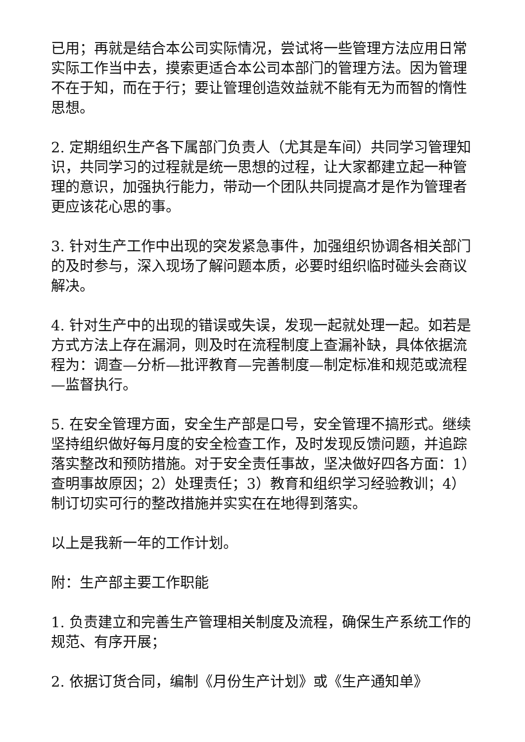已用；再就是结合本公司实际情况，尝试将一些管理方法应用日常实际工作当中去，摸索更适合本公司本部门的管理方法。因为管理不在于知，而在于行；要让管理创造效益就不能有无为而智的惰性思想。
2. 定期组织生产各下属部门负责人（尤其是车间）共同学习管理知识，共同学习的过程就是统一思想的过程，让大家都建立起一种管理的意识，加强执行能力，带动一个团队共同提高才是作为管理者更应该花心思的事。
3. 针对生产工作中出现的突发紧急事件，加强组织协调各相关部门的及时参与，深入现场了解问题本质，必要时组织临时碰头会商议解决。
4. 针对生产中的出现的错误或失误，发现一起就处理一起。如若是方式方法上存在漏洞，则及时在流程制度上查漏补缺，具体依据流程为：调查—分析—批评教育—完善制度—制定标准和规范或流程—监督执行。
5. 在安全管理方面，安全生产部是口号，安全管理不搞形式。继续坚持组织做好每月度的安全检查工作，及时发现反馈问题，并追踪落实整改和预防措施。对于安全责任事故，坚决做好四各方面：1）查明事故原因；2）处理责任；3）教育和组织学习经验教训；4）制订切实可行的整改措施并实实在在地得到落实。
以上是我新一年的工作计划。
附：生产部主要工作职能
1. 负责建立和完善生产管理相关制度及流程，确保生产系统工作的规范、有序开展；
2. 依据订货合同，编制《月份生产计划》或《生产通知单》